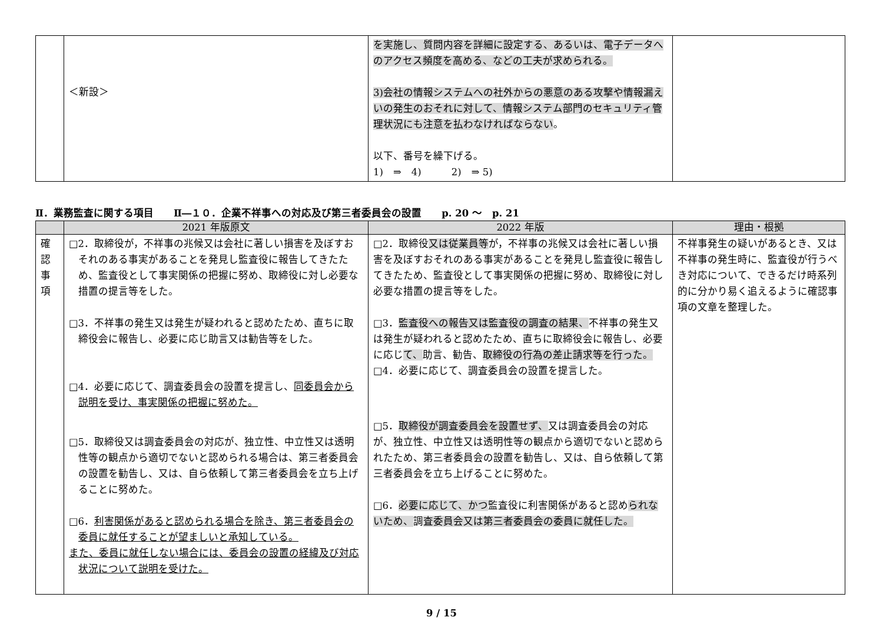| | ＜新設＞ | を実施し、質問内容を詳細に設定する、あるいは、電子データへのアクセス頻度を高める、などの工夫が求められる。 3)会社の情報システムへの社外からの悪意のある攻撃や情報漏えいの発生のおそれに対して、情報システム部門のセキュリティ管理状況にも注意を払わなければならない 。 以下、番号を繰下げる。 1) ⇒ 4) 2) ⇒ 5) | |
Ⅱ．業務監査に関する項目　　Ⅱ―１０．企業不祥事への対応及び第三者委員会の設置　　p. 20 〜　p. 21
| | 2021 年版原文 | 2022 年版 | 理由・根拠 |
| --- | --- | --- | --- |
| 確 認 事 項 | □2．取締役が，不祥事の兆候又は会社に著しい損害を及ぼすおそれのある事実があることを発見し監査役に報告してきたため、監査役として事実関係の把握に努め、取締役に対し必要な措置の提言等をした。 □3．不祥事の発生又は発生が疑われると認めたため、直ちに取締役会に報告し、必要に応じ助言又は勧告等をした。 □4．必要に応じて、調査委員会の設置を提言し、 同委員会から説明を受け、事実関係の把握に努めた。 □5．取締役又は調査委員会の対応が、独立性、中立性又は透明性等の観点から適切でないと認められる場合は、第三者委員会の設置を勧告し、又は、自ら依頼して第三者委員会を立ち上げることに努めた。 □6． 利害関係があると認められる場合を除き、第三者委員会の委員に就任することが望ましいと承知している。 また、委員に就任しない場合には、委員会の設置の経緯及び対応状況について説明を受けた。 | □2．取締役 又は従業員等 が，不祥事の兆候又は会社に著しい損害を及ぼすおそれのある事実があることを発見し監査役に報告してきたため、監査役として事実関係の把握に努め、取締役に対し必要な措置の提言等をした。 □3． 監査役への報告又は監査役の調査の結果、 不祥事の発生又は発生が疑われると認めたため、直ちに取締役会に報告し、必要に応じ て、 助言、勧告、 取締役の行為の差止請求等を行った。 □4．必要に応じて、調査委員会の設置を提言した。 □5． 取締役が調査委員会を設置せず、 又は調査委員会の対応が、独立性、中立性又は透明性等の観点から適切でないと認められたため、第三者委員会の設置を勧告し、又は、自ら依頼して第三者委員会を立ち上げることに努めた。 □6． 必要に応じて、かつ 監査役に利害関係があると認め られないため、 調 査委員会又は第三者委員会の委員に就任した。 | 不祥事発生の疑いがあるとき、又は不祥事の発生時に、監査役が行うべき対応について、できるだけ時系列的に分かり易く追えるように確認事項の文章を整理した。 |
9 / 15